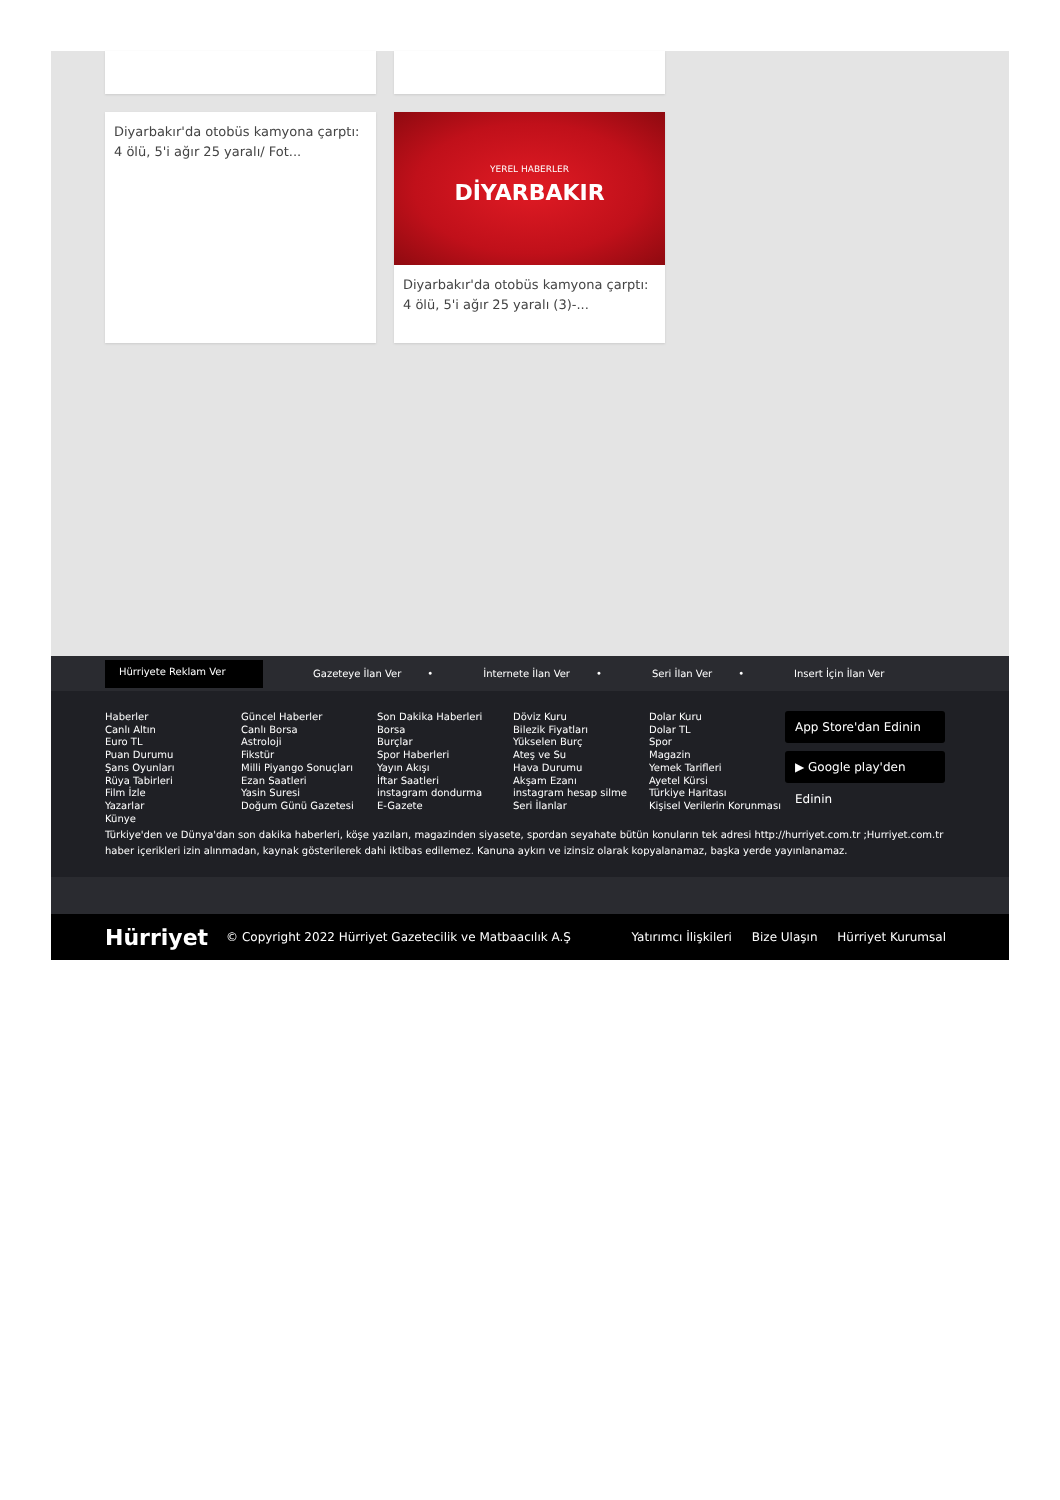Diyarbakır'da otobüs kamyona çarptı: 4 ölü, 5'i ağır 25 yaralı/ Fot...
YEREL HABERLER
DİYARBAKIR
Diyarbakır'da otobüs kamyona çarptı: 4 ölü, 5'i ağır 25 yaralı (3)-...
Hürriyete Reklam Ver
Gazeteye İlan Ver • İnternete İlan Ver • Seri İlan Ver • Insert İçin İlan Ver
Haberler
Canlı Altın
Euro TL
Puan Durumu
Şans Oyunları
Rüya Tabirleri
Film İzle
Yazarlar
Künye
Güncel Haberler
Canlı Borsa
Astroloji
Fikstür
Milli Piyango Sonuçları
Ezan Saatleri
Yasin Suresi
Doğum Günü Gazetesi
Son Dakika Haberleri
Borsa
Burçlar
Spor Haberleri
Yayın Akışı
İftar Saatleri
instagram dondurma
E-Gazete
Döviz Kuru
Bilezik Fiyatları
Yükselen Burç
Ateş ve Su
Hava Durumu
Akşam Ezanı
instagram hesap silme
Seri İlanlar
Dolar Kuru
Dolar TL
Spor
Magazin
Yemek Tarifleri
Ayetel Kürsi
Türkiye Haritası
Kişisel Verilerin Korunması
App Store'dan Edinin
▶ Google play'den Edinin
Türkiye'den ve Dünya'dan son dakika haberleri, köşe yazıları, magazinden siyasete, spordan seyahate bütün konuların tek adresi http://hurriyet.com.tr ;Hurriyet.com.tr haber içerikleri izin alınmadan, kaynak gösterilerek dahi iktibas edilemez. Kanuna aykırı ve izinsiz olarak kopyalanamaz, başka yerde yayınlanamaz.
Hürriyet © Copyright 2022 Hürriyet Gazetecilik ve Matbaacılık A.Ş Yatırımcı İlişkileri Bize Ulaşın Hürriyet Kurumsal